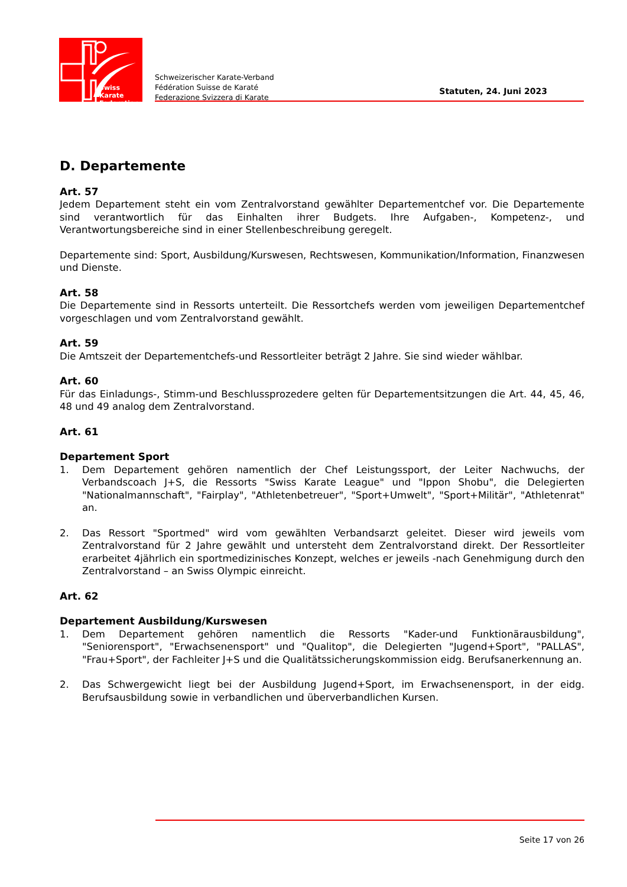Swiss Karate
Federation
Schweizerischer Karate-Verband
Fédération Suisse de Karaté
Federazione Svizzera di Karate
Statuten, 24. Juni 2023
D. Departemente
Art. 57
Jedem Departement steht ein vom Zentralvorstand gewählter Departementchef vor. Die Departemente sind verantwortlich für das Einhalten ihrer Budgets. Ihre Aufgaben-, Kompetenz-, und Verantwortungsbereiche sind in einer Stellenbeschreibung geregelt.
Departemente sind: Sport, Ausbildung/Kurswesen, Rechtswesen, Kommunikation/Information, Finanzwesen und Dienste.
Art. 58
Die Departemente sind in Ressorts unterteilt. Die Ressortchefs werden vom jeweiligen Departementchef vorgeschlagen und vom Zentralvorstand gewählt.
Art. 59
Die Amtszeit der Departementchefs-und Ressortleiter beträgt 2 Jahre. Sie sind wieder wählbar.
Art. 60
Für das Einladungs-, Stimm-und Beschlussprozedere gelten für Departementsitzungen die Art. 44, 45, 46, 48 und 49 analog dem Zentralvorstand.
Art. 61
Departement Sport
1. Dem Departement gehören namentlich der Chef Leistungssport, der Leiter Nachwuchs, der Verbandscoach J+S, die Ressorts "Swiss Karate League" und "Ippon Shobu", die Delegierten "Nationalmannschaft", "Fairplay", "Athletenbetreuer", "Sport+Umwelt", "Sport+Militär", "Athletenrat" an.
2. Das Ressort "Sportmed" wird vom gewählten Verbandsarzt geleitet. Dieser wird jeweils vom Zentralvorstand für 2 Jahre gewählt und untersteht dem Zentralvorstand direkt. Der Ressortleiter erarbeitet 4jährlich ein sportmedizinisches Konzept, welches er jeweils -nach Genehmigung durch den Zentralvorstand – an Swiss Olympic einreicht.
Art. 62
Departement Ausbildung/Kurswesen
1. Dem Departement gehören namentlich die Ressorts "Kader-und Funktionärausbildung", "Seniorensport", "Erwachsenensport" und "Qualitop", die Delegierten "Jugend+Sport", "PALLAS", "Frau+Sport", der Fachleiter J+S und die Qualitätssicherungskommission eidg. Berufsanerkennung an.
2. Das Schwergewicht liegt bei der Ausbildung Jugend+Sport, im Erwachsenensport, in der eidg. Berufsausbildung sowie in verbandlichen und überverbandlichen Kursen.
Seite 17 von 26